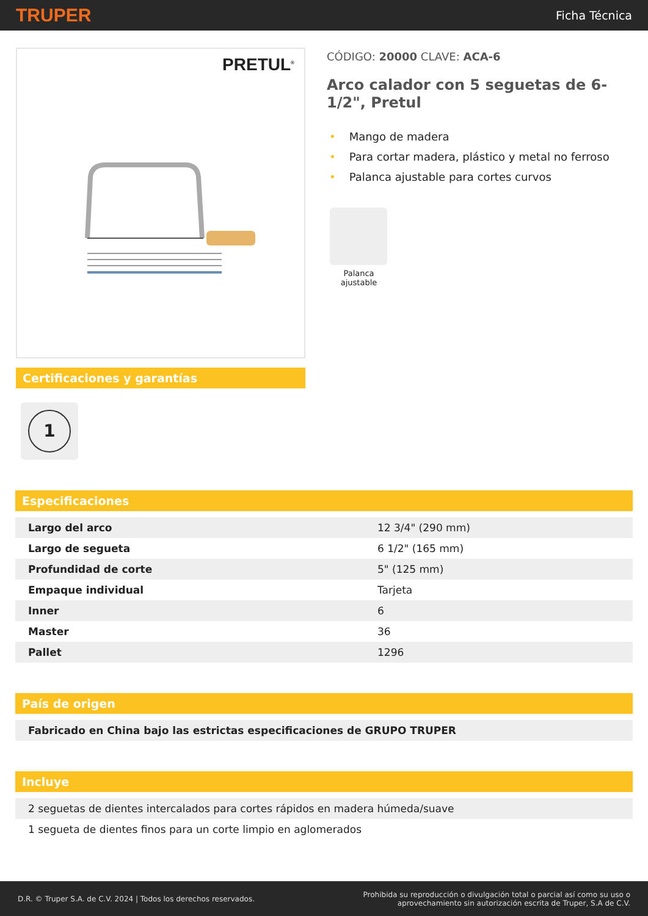TRUPER
Ficha Técnica
PRETUL<sup>®</sup>
Certificaciones y garantías
1
CÓDIGO: 20000 CLAVE: ACA-6
Arco calador con 5 seguetas de 6-1/2", Pretul
• Mango de madera
• Para cortar madera, plástico y metal no ferroso
• Palanca ajustable para cortes curvos
Palanca ajustable
Especificaciones
| Largo del arco | 12 3/4" (290 mm) |
| Largo de segueta | 6 1/2" (165 mm) |
| Profundidad de corte | 5" (125 mm) |
| Empaque individual | Tarjeta |
| Inner | 6 |
| Master | 36 |
| Pallet | 1296 |
País de origen
| Fabricado en China bajo las estrictas especificaciones de GRUPO TRUPER |
Incluye
| 2 seguetas de dientes intercalados para cortes rápidos en madera húmeda/suave |
| 1 segueta de dientes finos para un corte limpio en aglomerados |
D.R. © Truper S.A. de C.V. 2024 | Todos los derechos reservados.
Prohibida su reproducción o divulgación total o parcial así como su uso o
aprovechamiento sin autorización escrita de Truper, S.A de C.V.